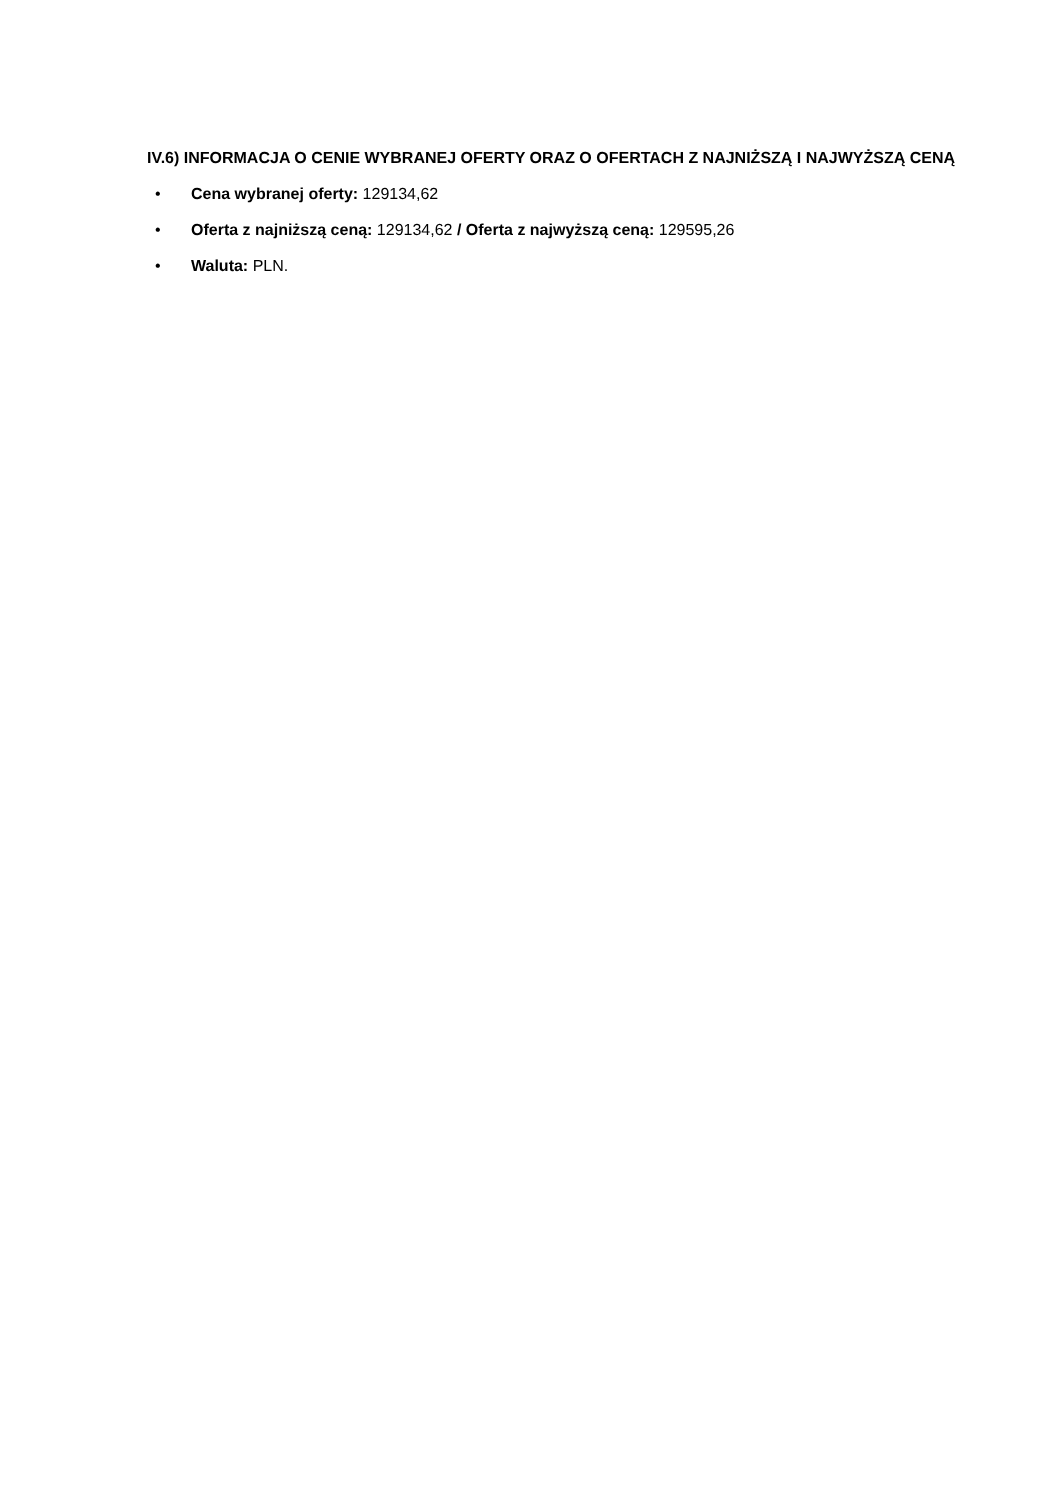IV.6) INFORMACJA O CENIE WYBRANEJ OFERTY ORAZ O OFERTACH Z NAJNIŻSZĄ I NAJWYŻSZĄ CENĄ
• Cena wybranej oferty: 129134,62
• Oferta z najniższą ceną: 129134,62 / Oferta z najwyższą ceną: 129595,26
• Waluta: PLN.